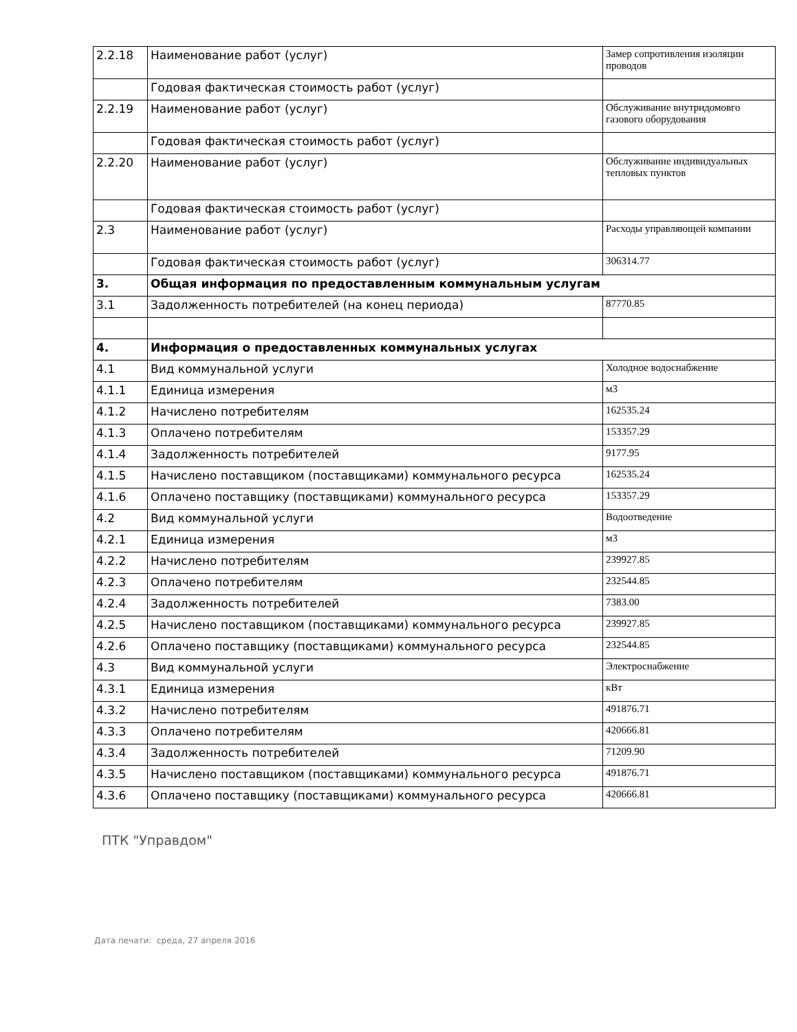| 2.2.18 | Наименование работ (услуг) | Замер сопротивления изоляции проводов |
| | Годовая фактическая стоимость работ (услуг) | |
| 2.2.19 | Наименование работ (услуг) | Обслуживание внутридомовго газового оборудования |
| | Годовая фактическая стоимость работ (услуг) | |
| 2.2.20 | Наименование работ (услуг) | Обслуживание индивидуальных тепловых пунктов |
| | Годовая фактическая стоимость работ (услуг) | |
| 2.3 | Наименование работ (услуг) | Расходы управляющей компании |
| | Годовая фактическая стоимость работ (услуг) | 306314.77 |
| 3. | Общая информация по предоставленным коммунальным услугам | |
| 3.1 | Задолженность потребителей (на конец периода) | 87770.85 |
| 4. | Информация о предоставленных коммунальных услугах | |
| 4.1 | Вид коммунальной услуги | Холодное водоснабжение |
| 4.1.1 | Единица измерения | м3 |
| 4.1.2 | Начислено потребителям | 162535.24 |
| 4.1.3 | Оплачено потребителям | 153357.29 |
| 4.1.4 | Задолженность потребителей | 9177.95 |
| 4.1.5 | Начислено поставщиком (поставщиками) коммунального ресурса | 162535.24 |
| 4.1.6 | Оплачено поставщику (поставщиками) коммунального ресурса | 153357.29 |
| 4.2 | Вид коммунальной услуги | Водоотведение |
| 4.2.1 | Единица измерения | м3 |
| 4.2.2 | Начислено потребителям | 239927.85 |
| 4.2.3 | Оплачено потребителям | 232544.85 |
| 4.2.4 | Задолженность потребителей | 7383.00 |
| 4.2.5 | Начислено поставщиком (поставщиками) коммунального ресурса | 239927.85 |
| 4.2.6 | Оплачено поставщику (поставщиками) коммунального ресурса | 232544.85 |
| 4.3 | Вид коммунальной услуги | Электроснабжение |
| 4.3.1 | Единица измерения | кВт |
| 4.3.2 | Начислено потребителям | 491876.71 |
| 4.3.3 | Оплачено потребителям | 420666.81 |
| 4.3.4 | Задолженность потребителей | 71209.90 |
| 4.3.5 | Начислено поставщиком (поставщиками) коммунального ресурса | 491876.71 |
| 4.3.6 | Оплачено поставщику (поставщиками) коммунального ресурса | 420666.81 |
ПТК "Управдом"
Дата печати: среда, 27 апреля 2016